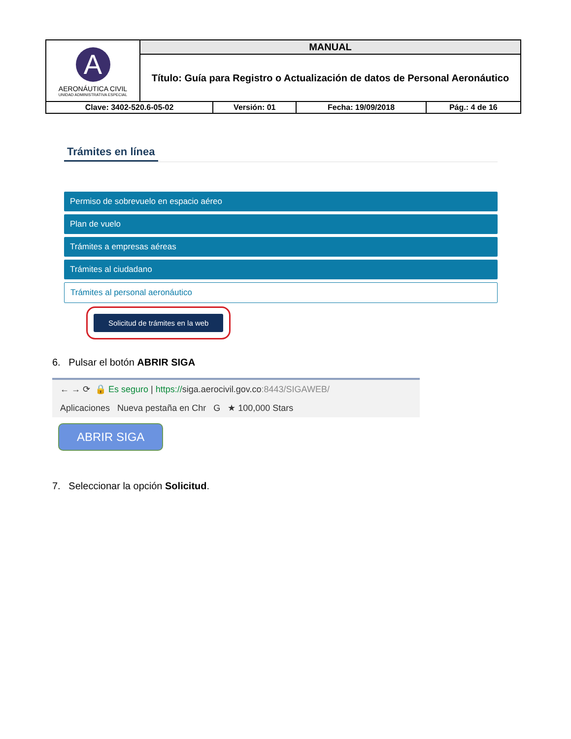| A AERONÁUTICA CIVIL UNIDAD ADMINISTRATIVA ESPECIAL | MANUAL | | | |
| | Título: Guía para Registro o Actualización de datos de Personal Aeronáutico | | | |
| Clave: 3402-520.6-05-02 | | Versión: 01 | Fecha: 19/09/2018 | Pág.: 4 de 16 |
Trámites en línea
Permiso de sobrevuelo en espacio aéreo
Plan de vuelo
Trámites a empresas aéreas
Trámites al ciudadano
Trámites al personal aeronáutico
Solicitud de trámites en la web
6. Pulsar el botón ABRIR SIGA
← → ⟳ 🔒 Es seguro | https://siga.aerocivil.gov.co:8443/SIGAWEB/
Aplicaciones Nueva pestaña en Chr G ★ 100,000 Stars
ABRIR SIGA
7. Seleccionar la opción Solicitud.